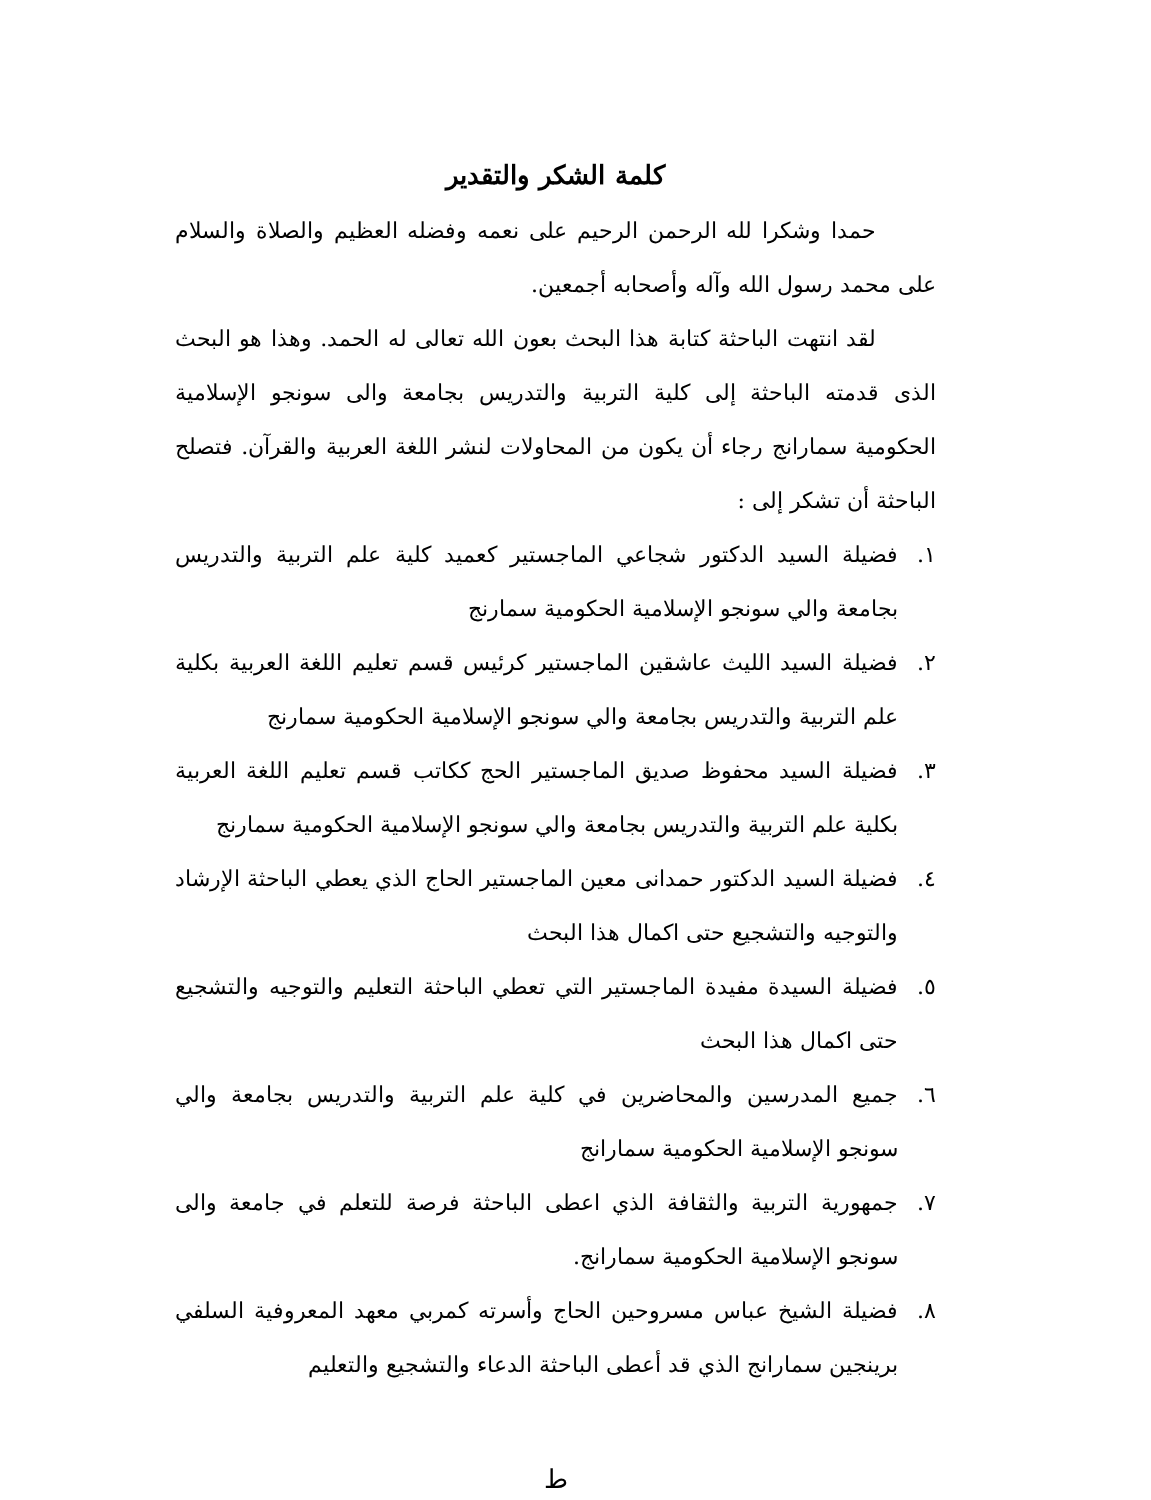كلمة الشكر والتقدير
حمدا وشكرا لله الرحمن الرحيم على نعمه وفضله العظيم والصلاة والسلام على محمد رسول الله وآله وأصحابه أجمعين.
لقد انتهت الباحثة كتابة هذا البحث بعون الله تعالى له الحمد. وهذا هو البحث الذى قدمته الباحثة إلى كلية التربية والتدريس بجامعة والى سونجو الإسلامية الحكومية سمارانج رجاء أن يكون من المحاولات لنشر اللغة العربية والقرآن. فتصلح الباحثة أن تشكر إلى :
١. فضيلة السيد الدكتور شجاعي الماجستير كعميد كلية علم التربية والتدريس بجامعة والي سونجو الإسلامية الحكومية سمارنج
٢. فضيلة السيد الليث عاشقين الماجستير كرئيس قسم تعليم اللغة العربية بكلية علم التربية والتدريس بجامعة والي سونجو الإسلامية الحكومية سمارنج
٣. فضيلة السيد محفوظ صديق الماجستير الحج ككاتب قسم تعليم اللغة العربية بكلية علم التربية والتدريس بجامعة والي سونجو الإسلامية الحكومية سمارنج
٤. فضيلة السيد الدكتور حمدانى معين الماجستير الحاج الذي يعطي الباحثة الإرشاد والتوجيه والتشجيع حتى اكمال هذا البحث
٥. فضيلة السيدة مفيدة الماجستير التي تعطي الباحثة التعليم والتوجيه والتشجيع حتى اكمال هذا البحث
٦. جميع المدرسين والمحاضرين في كلية علم التربية والتدريس بجامعة والي سونجو الإسلامية الحكومية سمارانج
٧. جمهورية التربية والثقافة الذي اعطى الباحثة فرصة للتعلم في جامعة والى سونجو الإسلامية الحكومية سمارانج.
٨. فضيلة الشيخ عباس مسروحين الحاج وأسرته كمربي معهد المعروفية السلفي برينجين سمارانج الذي قد أعطى الباحثة الدعاء والتشجيع والتعليم
ط